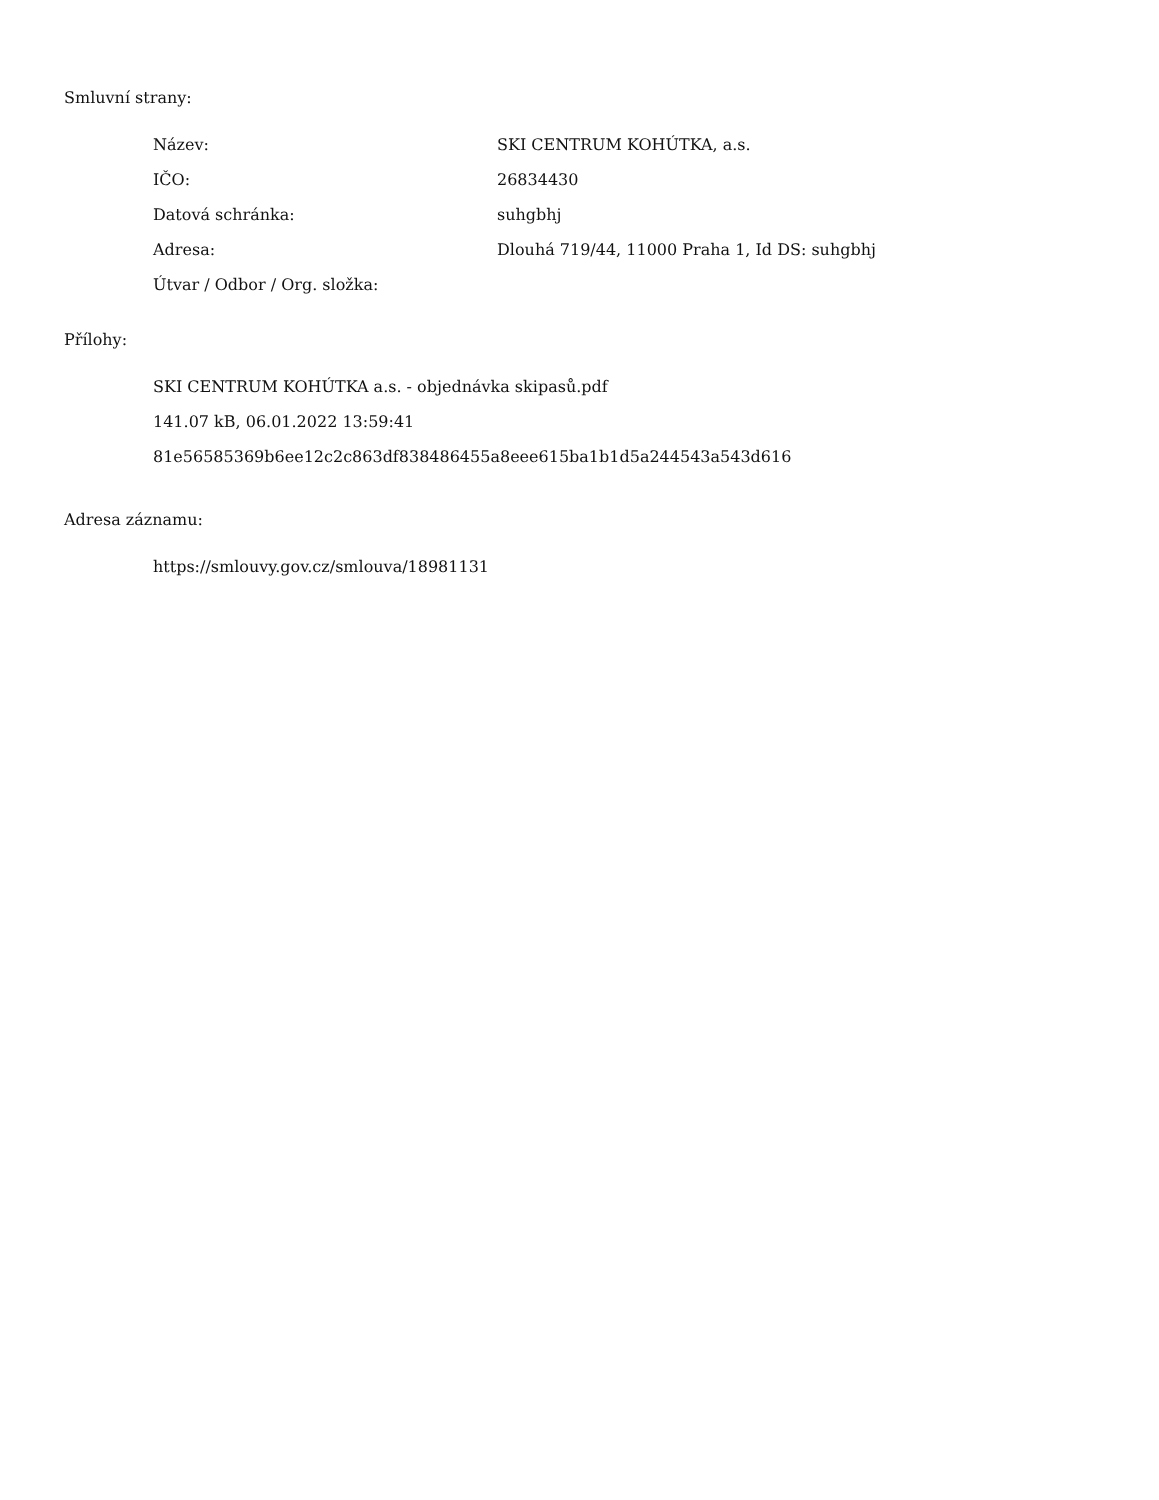Smluvní strany:
| Název: | SKI CENTRUM KOHÚTKA, a.s. |
| IČO: | 26834430 |
| Datová schránka: | suhgbhj |
| Adresa: | Dlouhá 719/44, 11000 Praha 1, Id DS: suhgbhj |
| Útvar / Odbor / Org. složka: | |
Přílohy:
SKI CENTRUM KOHÚTKA a.s. - objednávka skipasů.pdf
141.07 kB, 06.01.2022 13:59:41
81e56585369b6ee12c2c863df838486455a8eee615ba1b1d5a244543a543d616
Adresa záznamu:
https://smlouvy.gov.cz/smlouva/18981131